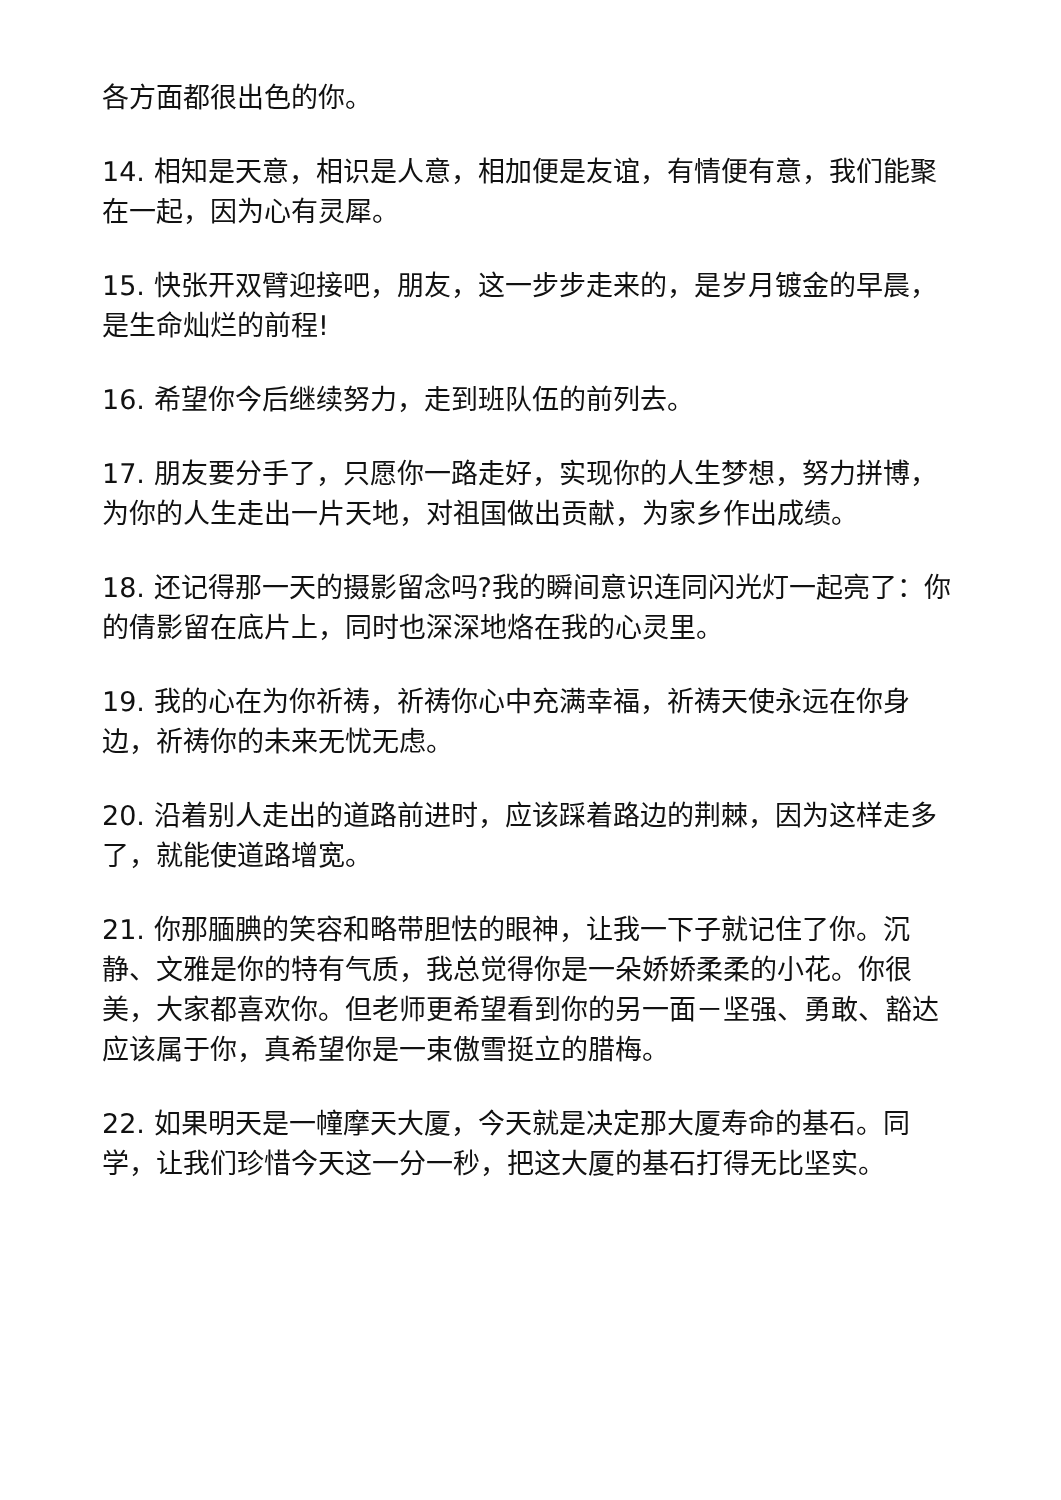各方面都很出色的你。
14. 相知是天意，相识是人意，相加便是友谊，有情便有意，我们能聚在一起，因为心有灵犀。
15. 快张开双臂迎接吧，朋友，这一步步走来的，是岁月镀金的早晨，是生命灿烂的前程!
16. 希望你今后继续努力，走到班队伍的前列去。
17. 朋友要分手了，只愿你一路走好，实现你的人生梦想，努力拼博，为你的人生走出一片天地，对祖国做出贡献，为家乡作出成绩。
18. 还记得那一天的摄影留念吗?我的瞬间意识连同闪光灯一起亮了：你的倩影留在底片上，同时也深深地烙在我的心灵里。
19. 我的心在为你祈祷，祈祷你心中充满幸福，祈祷天使永远在你身边，祈祷你的未来无忧无虑。
20. 沿着别人走出的道路前进时，应该踩着路边的荆棘，因为这样走多了，就能使道路增宽。
21. 你那腼腆的笑容和略带胆怯的眼神，让我一下子就记住了你。沉静、文雅是你的特有气质，我总觉得你是一朵娇娇柔柔的小花。你很美，大家都喜欢你。但老师更希望看到你的另一面－坚强、勇敢、豁达应该属于你，真希望你是一束傲雪挺立的腊梅。
22. 如果明天是一幢摩天大厦，今天就是决定那大厦寿命的基石。同学，让我们珍惜今天这一分一秒，把这大厦的基石打得无比坚实。